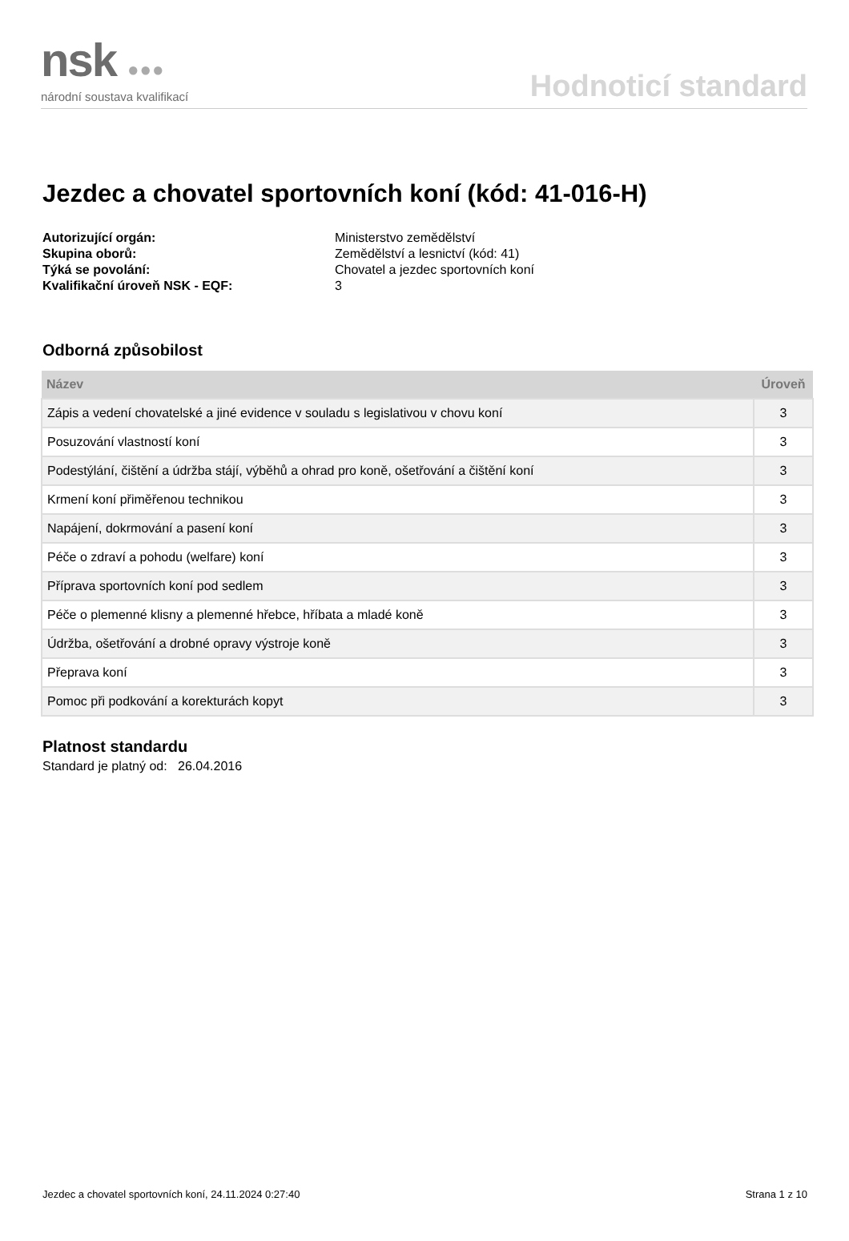nsk ●●●
národní soustava kvalifikací
Hodnoticí standard
Jezdec a chovatel sportovních koní (kód: 41-016-H)
Autorizující orgán: Ministerstvo zemědělství Skupina oborů: Zemědělství a lesnictví (kód: 41) Týká se povolání: Chovatel a jezdec sportovních koní Kvalifikační úroveň NSK - EQF: 3
Odborná způsobilost
| Název | Úroveň |
| --- | --- |
| Zápis a vedení chovatelské a jiné evidence v souladu s legislativou v chovu koní | 3 |
| Posuzování vlastností koní | 3 |
| Podestýlání, čištění a údržba stájí, výběhů a ohrad pro koně, ošetřování a čištění koní | 3 |
| Krmení koní přiměřenou technikou | 3 |
| Napájení, dokrmování a pasení koní | 3 |
| Péče o zdraví a pohodu (welfare) koní | 3 |
| Příprava sportovních koní pod sedlem | 3 |
| Péče o plemenné klisny a plemenné hřebce, hříbata a mladé koně | 3 |
| Údržba, ošetřování a drobné opravy výstroje koně | 3 |
| Přeprava koní | 3 |
| Pomoc při podkování a korekturách kopyt | 3 |
Platnost standardu
Standard je platný od: 26.04.2016
Jezdec a chovatel sportovních koní, 24.11.2024 0:27:40 Strana 1 z 10